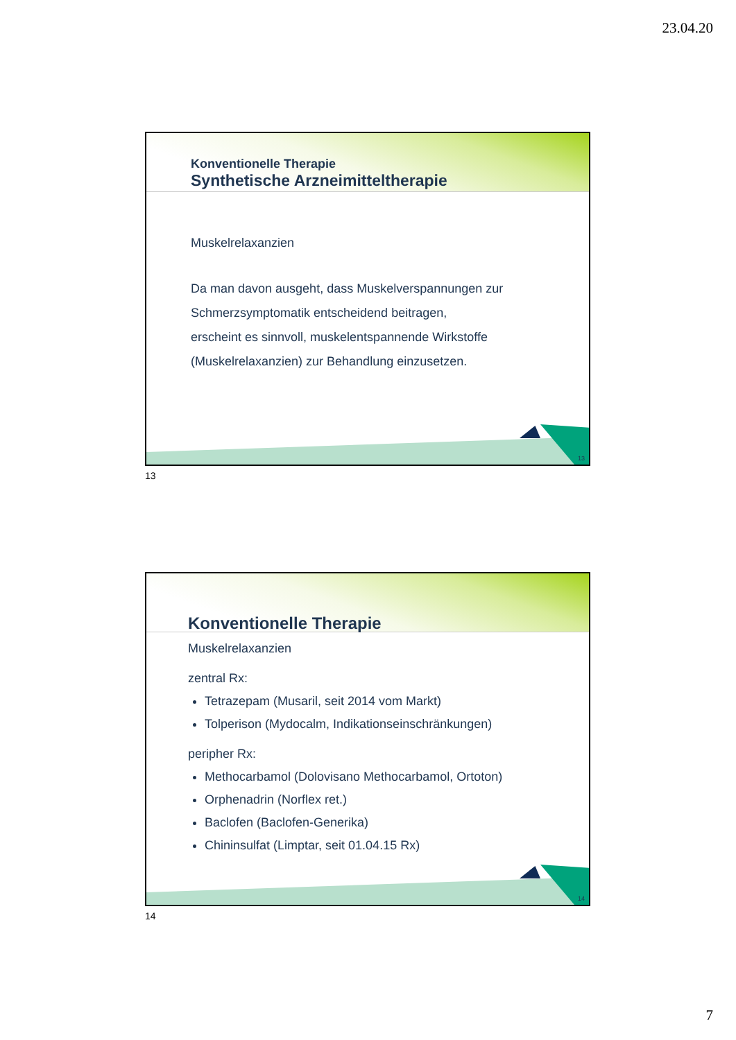23.04.20
13
Konventionelle Therapie
Synthetische Arzneimitteltherapie
Muskelrelaxanzien
Da man davon ausgeht, dass Muskelverspannungen zur Schmerzsymptomatik entscheidend beitragen,
erscheint es sinnvoll, muskelentspannende Wirkstoffe (Muskelrelaxanzien) zur Behandlung einzusetzen.
13
14
Konventionelle Therapie
Muskelrelaxanzien
zentral Rx:
Tetrazepam (Musaril, seit 2014 vom Markt)
Tolperison (Mydocalm, Indikationseinschränkungen)
peripher Rx:
Methocarbamol (Dolovisano Methocarbamol, Ortoton)
Orphenadrin (Norflex ret.)
Baclofen (Baclofen-Generika)
Chininsulfat (Limptar, seit 01.04.15 Rx)
14
7